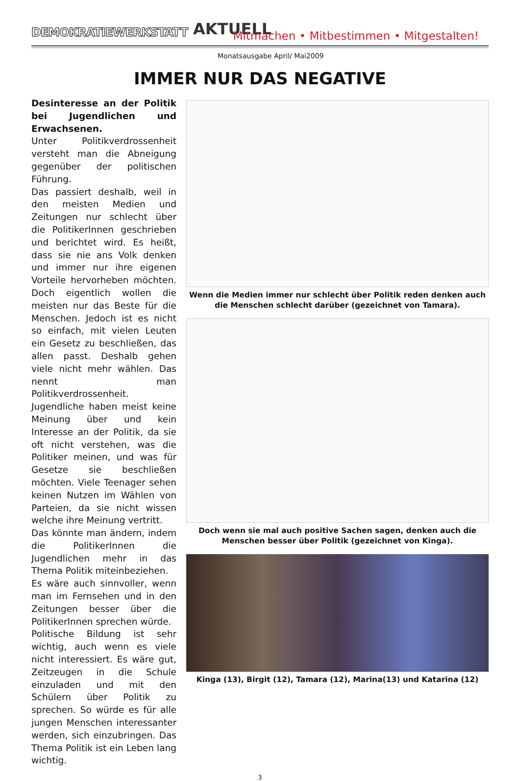DEMOKRATIEWERKSTATT AKTUELL
Mitmachen • Mitbestimmen • Mitgestalten!
Monatsausgabe April/ Mai2009
IMMER NUR DAS NEGATIVE
Desinteresse an der Politik bei Jugendlichen und Erwachsenen.
Unter Politikverdrossenheit versteht man die Abneigung gegenüber der politischen Führung.
Das passiert deshalb, weil in den meisten Medien und Zeitungen nur schlecht über die PolitikerInnen geschrieben und berichtet wird. Es heißt, dass sie nie ans Volk denken und immer nur ihre eigenen Vorteile hervorheben möchten. Doch eigentlich wollen die meisten nur das Beste für die Menschen. Jedoch ist es nicht so einfach, mit vielen Leuten ein Gesetz zu beschließen, das allen passt. Deshalb gehen viele nicht mehr wählen. Das nennt man Politikverdrossenheit.
Jugendliche haben meist keine Meinung über und kein Interesse an der Politik, da sie oft nicht verstehen, was die Politiker meinen, und was für Gesetze sie beschließen möchten. Viele Teenager sehen keinen Nutzen im Wählen von Parteien, da sie nicht wissen welche ihre Meinung vertritt.
Das könnte man ändern, indem die PolitikerInnen die Jugendlichen mehr in das Thema Politik miteinbeziehen.
Es wäre auch sinnvoller, wenn man im Fernsehen und in den Zeitungen besser über die PolitikerInnen sprechen würde.
Politische Bildung ist sehr wichtig, auch wenn es viele nicht interessiert. Es wäre gut, Zeitzeugen in die Schule einzuladen und mit den Schülern über Politik zu sprechen. So würde es für alle jungen Menschen interessanter werden, sich einzubringen. Das Thema Politik ist ein Leben lang wichtig.
Wenn die Medien immer nur schlecht über Politik reden denken auch die Menschen schlecht darüber (gezeichnet von Tamara).
Doch wenn sie mal auch positive Sachen sagen, denken auch die Menschen besser über Politik (gezeichnet von Kinga).
Kinga (13), Birgit (12), Tamara (12), Marina(13) und Katarina (12)
3